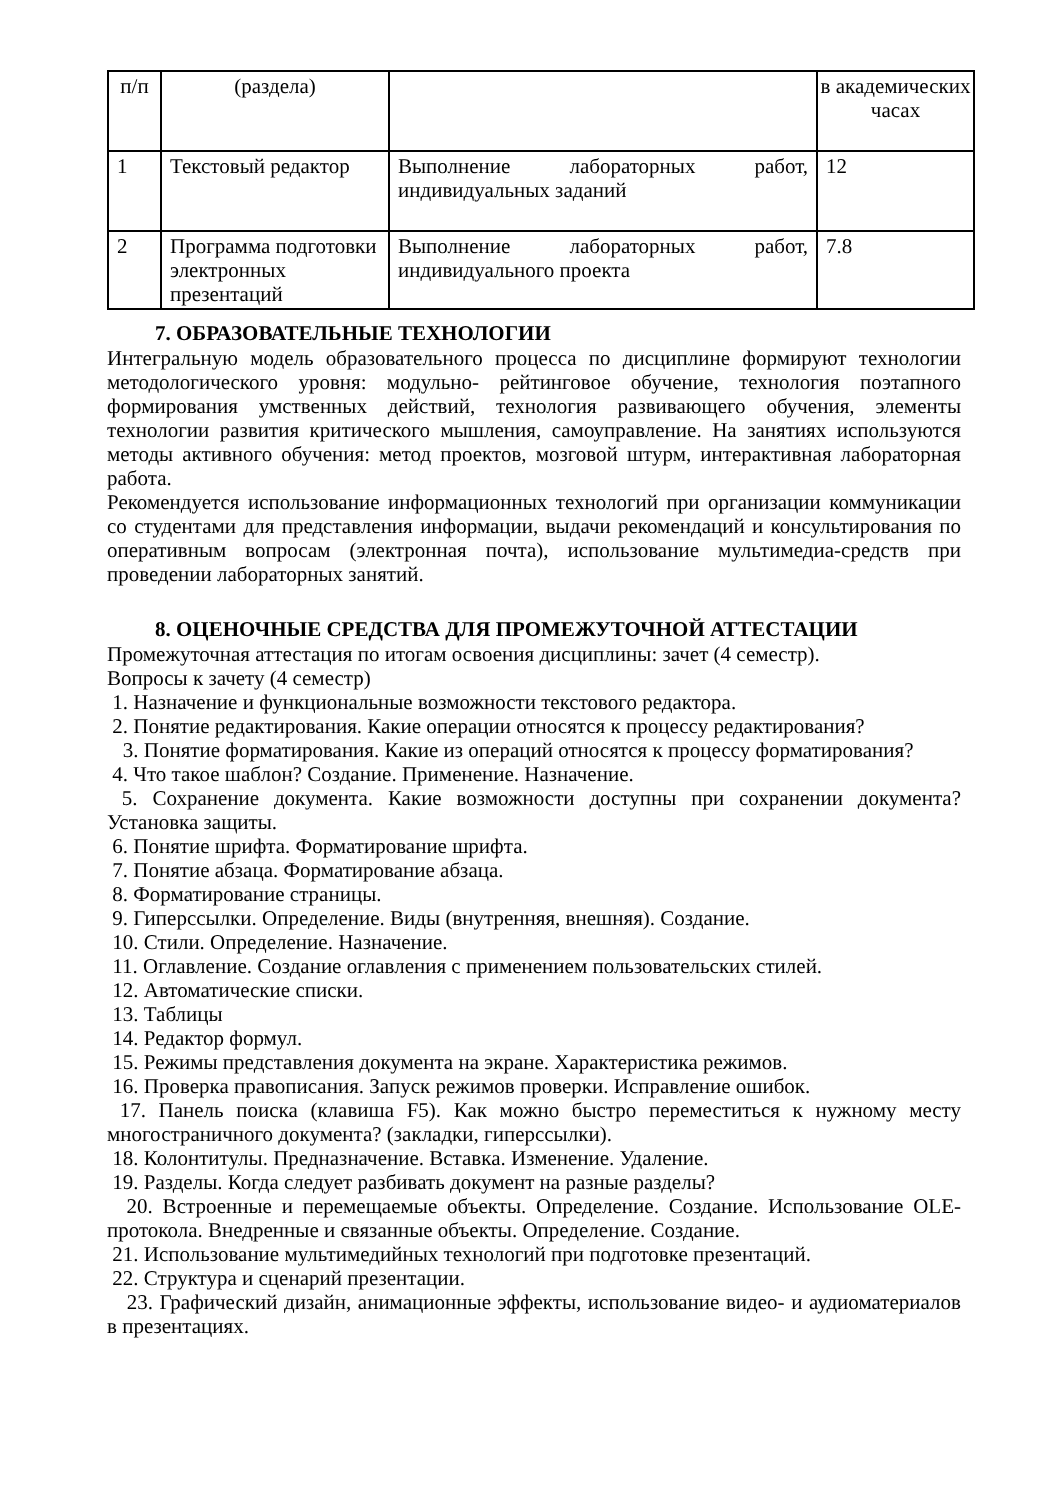| п/п | (раздела) | | в академических часах |
| 1 | Текстовый редактор | Выполнение лабораторных работ, индивидуальных заданий | 12 |
| 2 | Программа подготовки электронных презентаций | Выполнение лабораторных работ, индивидуального проекта | 7.8 |
7. ОБРАЗОВАТЕЛЬНЫЕ ТЕХНОЛОГИИ
Интегральную модель образовательного процесса по дисциплине формируют технологии методологического уровня: модульно- рейтинговое обучение, технология поэтапного формирования умственных действий, технология развивающего обучения, элементы технологии развития критического мышления, самоуправление. На занятиях используются методы активного обучения: метод проектов, мозговой штурм, интерактивная лабораторная работа.
Рекомендуется использование информационных технологий при организации коммуникации со студентами для представления информации, выдачи рекомендаций и консультирования по оперативным вопросам (электронная почта), использование мультимедиа-средств при проведении лабораторных занятий.
8. ОЦЕНОЧНЫЕ СРЕДСТВА ДЛЯ ПРОМЕЖУТОЧНОЙ АТТЕСТАЦИИ
Промежуточная аттестация по итогам освоения дисциплины: зачет (4 семестр).
Вопросы к зачету (4 семестр)
1. Назначение и функциональные возможности текстового редактора.
2. Понятие редактирования. Какие операции относятся к процессу редактирования?
3. Понятие форматирования. Какие из операций относятся к процессу форматирования?
4. Что такое шаблон? Создание. Применение. Назначение.
5. Сохранение документа. Какие возможности доступны при сохранении документа? Установка защиты.
6. Понятие шрифта. Форматирование шрифта.
7. Понятие абзаца. Форматирование абзаца.
8. Форматирование страницы.
9. Гиперссылки. Определение. Виды (внутренняя, внешняя). Создание.
10. Стили. Определение. Назначение.
11. Оглавление. Создание оглавления с применением пользовательских стилей.
12. Автоматические списки.
13. Таблицы
14. Редактор формул.
15. Режимы представления документа на экране. Характеристика режимов.
16. Проверка правописания. Запуск режимов проверки. Исправление ошибок.
17. Панель поиска (клавиша F5). Как можно быстро переместиться к нужному месту многостраничного документа? (закладки, гиперссылки).
18. Колонтитулы. Предназначение. Вставка. Изменение. Удаление.
19. Разделы. Когда следует разбивать документ на разные разделы?
20. Встроенные и перемещаемые объекты. Определение. Создание. Использование OLE-протокола. Внедренные и связанные объекты. Определение. Создание.
21. Использование мультимедийных технологий при подготовке презентаций.
22. Структура и сценарий презентации.
23. Графический дизайн, анимационные эффекты, использование видео- и аудиоматериалов в презентациях.